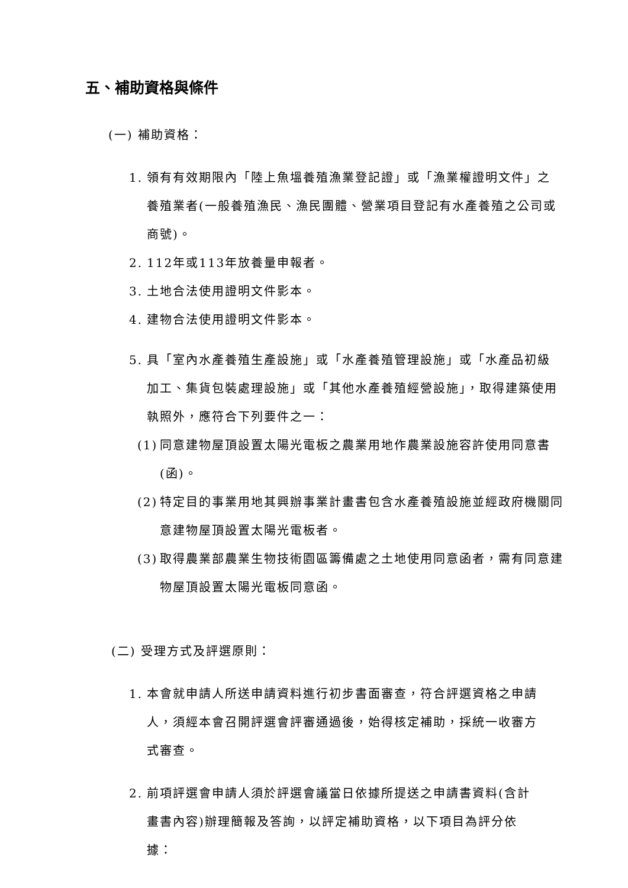五、補助資格與條件
(一) 補助資格：
1. 領有有效期限內「陸上魚塭養殖漁業登記證」或「漁業權證明文件」之養殖業者(一般養殖漁民、漁民團體、營業項目登記有水產養殖之公司或商號)。
2. 112年或113年放養量申報者。
3. 土地合法使用證明文件影本。
4. 建物合法使用證明文件影本。
5. 具「室內水產養殖生產設施」或「水產養殖管理設施」或「水產品初級加工、集貨包裝處理設施」或「其他水產養殖經營設施」，取得建築使用執照外，應符合下列要件之一：
(1)
同意建物屋頂設置太陽光電板之農業用地作農業設施容許使用同意書(函)。
(2)
特定目的事業用地其興辦事業計畫書包含水產養殖設施並經政府機關同意建物屋頂設置太陽光電板者。
(3)
取得農業部農業生物技術園區籌備處之土地使用同意函者，需有同意建物屋頂設置太陽光電板同意函。
(二) 受理方式及評選原則：
1. 本會就申請人所送申請資料進行初步書面審查，符合評選資格之申請人，須經本會召開評選會評審通過後，始得核定補助，採統一收審方式審查。
2. 前項評選會申請人須於評選會議當日依據所提送之申請書資料(含計畫書內容)辦理簡報及答詢，以評定補助資格，以下項目為評分依據：